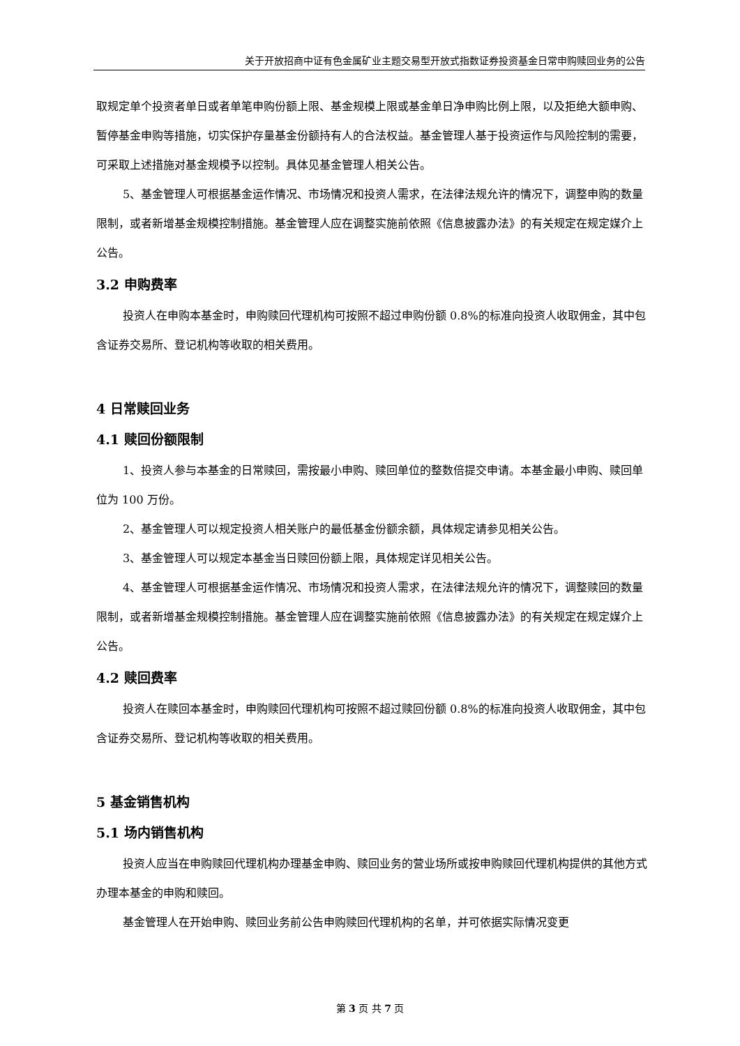关于开放招商中证有色金属矿业主题交易型开放式指数证券投资基金日常申购赎回业务的公告
取规定单个投资者单日或者单笔申购份额上限、基金规模上限或基金单日净申购比例上限，以及拒绝大额申购、暂停基金申购等措施，切实保护存量基金份额持有人的合法权益。基金管理人基于投资运作与风险控制的需要，可采取上述措施对基金规模予以控制。具体见基金管理人相关公告。
5、基金管理人可根据基金运作情况、市场情况和投资人需求，在法律法规允许的情况下，调整申购的数量限制，或者新增基金规模控制措施。基金管理人应在调整实施前依照《信息披露办法》的有关规定在规定媒介上公告。
3.2 申购费率
投资人在申购本基金时，申购赎回代理机构可按照不超过申购份额 0.8%的标准向投资人收取佣金，其中包含证券交易所、登记机构等收取的相关费用。
4 日常赎回业务
4.1 赎回份额限制
1、投资人参与本基金的日常赎回，需按最小申购、赎回单位的整数倍提交申请。本基金最小申购、赎回单位为 100 万份。
2、基金管理人可以规定投资人相关账户的最低基金份额余额，具体规定请参见相关公告。
3、基金管理人可以规定本基金当日赎回份额上限，具体规定详见相关公告。
4、基金管理人可根据基金运作情况、市场情况和投资人需求，在法律法规允许的情况下，调整赎回的数量限制，或者新增基金规模控制措施。基金管理人应在调整实施前依照《信息披露办法》的有关规定在规定媒介上公告。
4.2 赎回费率
投资人在赎回本基金时，申购赎回代理机构可按照不超过赎回份额 0.8%的标准向投资人收取佣金，其中包含证券交易所、登记机构等收取的相关费用。
5 基金销售机构
5.1 场内销售机构
投资人应当在申购赎回代理机构办理基金申购、赎回业务的营业场所或按申购赎回代理机构提供的其他方式办理本基金的申购和赎回。
基金管理人在开始申购、赎回业务前公告申购赎回代理机构的名单，并可依据实际情况变更
第 3 页 共 7 页